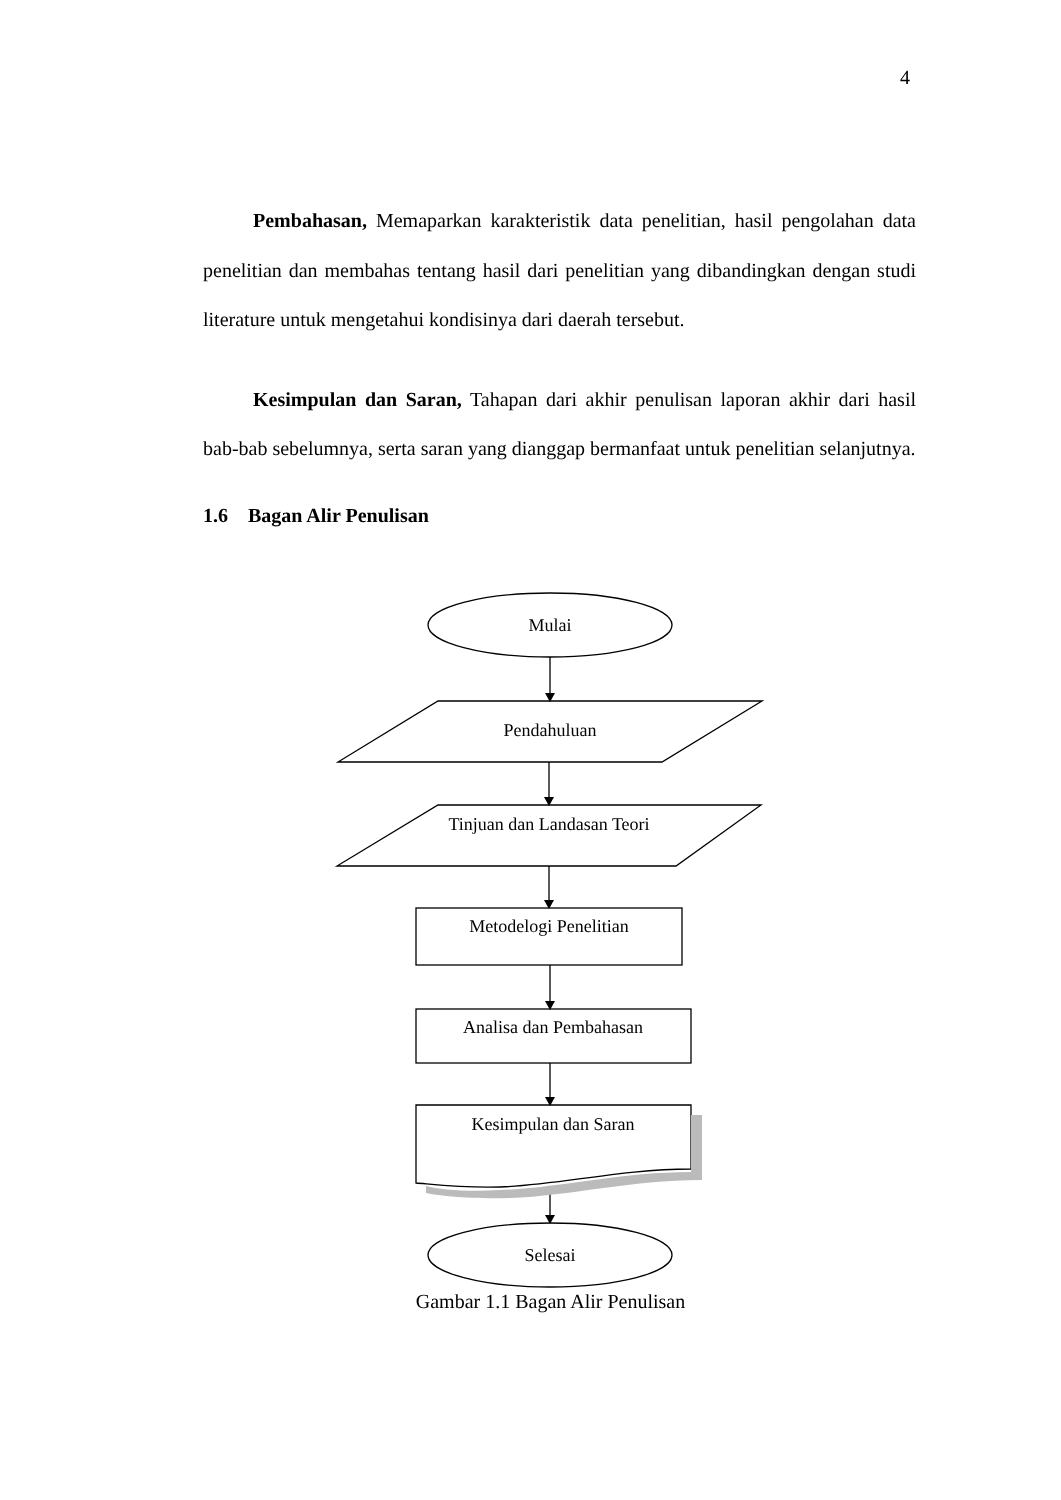4
Pembahasan, Memaparkan karakteristik data penelitian, hasil pengolahan data penelitian dan membahas tentang hasil dari penelitian yang dibandingkan dengan studi literature untuk mengetahui kondisinya dari daerah tersebut.
Kesimpulan dan Saran, Tahapan dari akhir penulisan laporan akhir dari hasil bab-bab sebelumnya, serta saran yang dianggap bermanfaat untuk penelitian selanjutnya.
1.6 Bagan Alir Penulisan
Mulai
Pendahuluan
Tinjuan dan Landasan Teori
Metodelogi Penelitian
Analisa dan Pembahasan
Kesimpulan dan Saran
Selesai
Gambar 1.1 Bagan Alir Penulisan